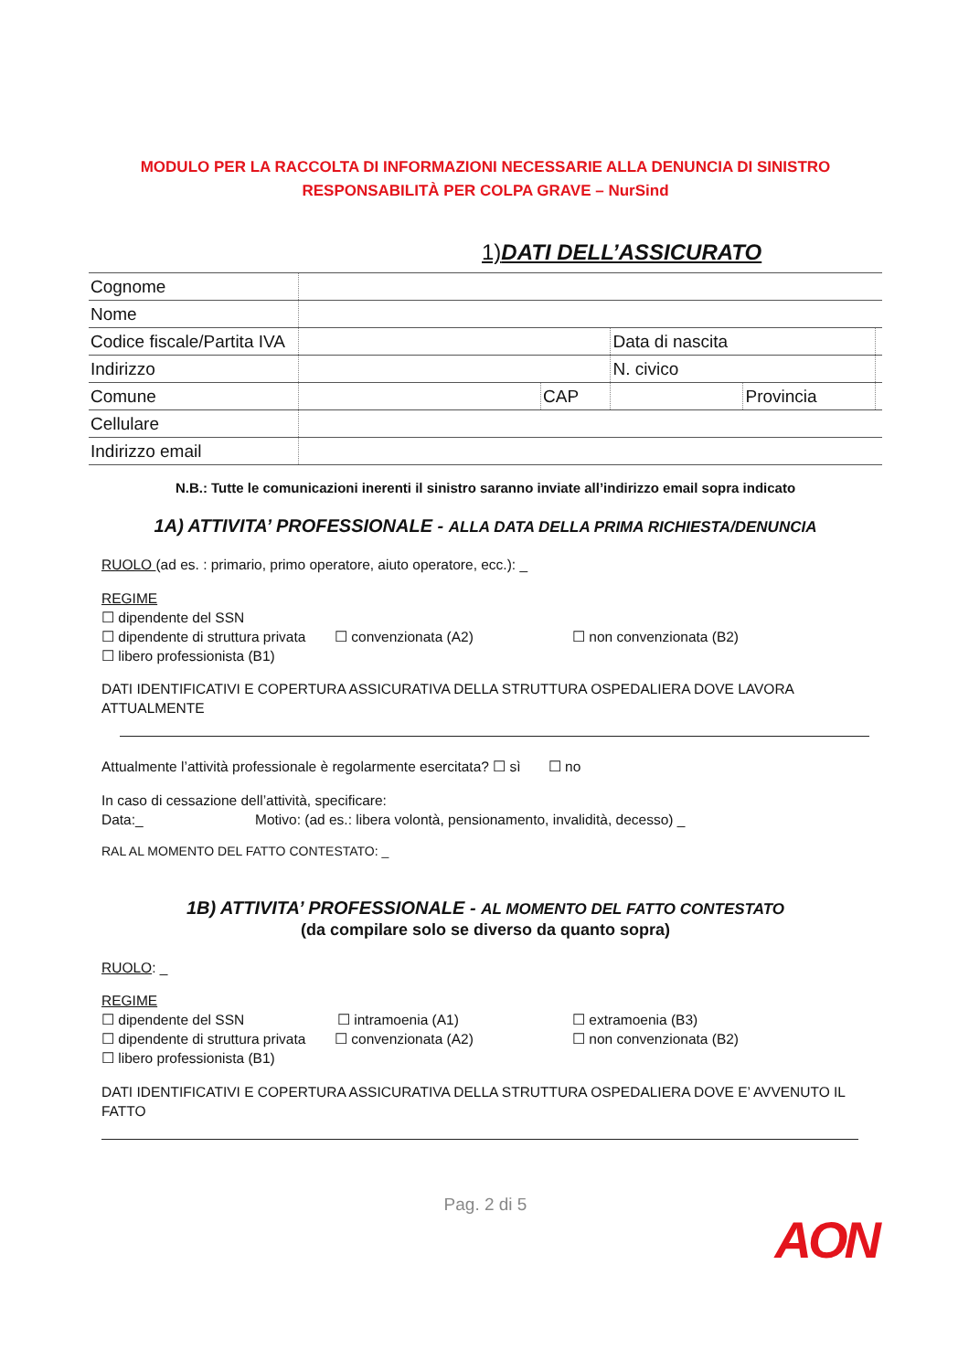MODULO PER LA RACCOLTA DI INFORMAZIONI NECESSARIE ALLA DENUNCIA DI SINISTRO
RESPONSABILITÀ PER COLPA GRAVE – NurSind
1)DATI DELL’ASSICURATO
| Cognome | | | | | |
| Nome | | | | | |
| Codice fiscale/Partita IVA | | | Data di nascita | | |
| Indirizzo | | | N. civico | | |
| Comune | | CAP | | Provincia | |
| Cellulare | | | | | |
| Indirizzo email | | | | | |
N.B.: Tutte le comunicazioni inerenti il sinistro saranno inviate all’indirizzo email sopra indicato
1A) ATTIVITA’ PROFESSIONALE - ALLA DATA DELLA PRIMA RICHIESTA/DENUNCIA
RUOLO (ad es. : primario, primo operatore, aiuto operatore, ecc.): _
REGIME
☐ dipendente del SSN
☐ dipendente di struttura privata ☐ convenzionata (A2) ☐ non convenzionata (B2)
☐ libero professionista (B1)
DATI IDENTIFICATIVI E COPERTURA ASSICURATIVA DELLA STRUTTURA OSPEDALIERA DOVE LAVORA ATTUALMENTE
Attualmente l’attività professionale è regolarmente esercitata? ☐ sì ☐ no
In caso di cessazione dell’attività, specificare:
Data:_ Motivo: (ad es.: libera volontà, pensionamento, invalidità, decesso) _
RAL AL MOMENTO DEL FATTO CONTESTATO: _
1B) ATTIVITA’ PROFESSIONALE - AL MOMENTO DEL FATTO CONTESTATO
(da compilare solo se diverso da quanto sopra)
RUOLO: _
REGIME
☐ dipendente del SSN ☐ intramoenia (A1) ☐ extramoenia (B3)
☐ dipendente di struttura privata ☐ convenzionata (A2) ☐ non convenzionata (B2)
☐ libero professionista (B1)
DATI IDENTIFICATIVI E COPERTURA ASSICURATIVA DELLA STRUTTURA OSPEDALIERA DOVE E’ AVVENUTO IL FATTO
Pag. 2 di 5
AON